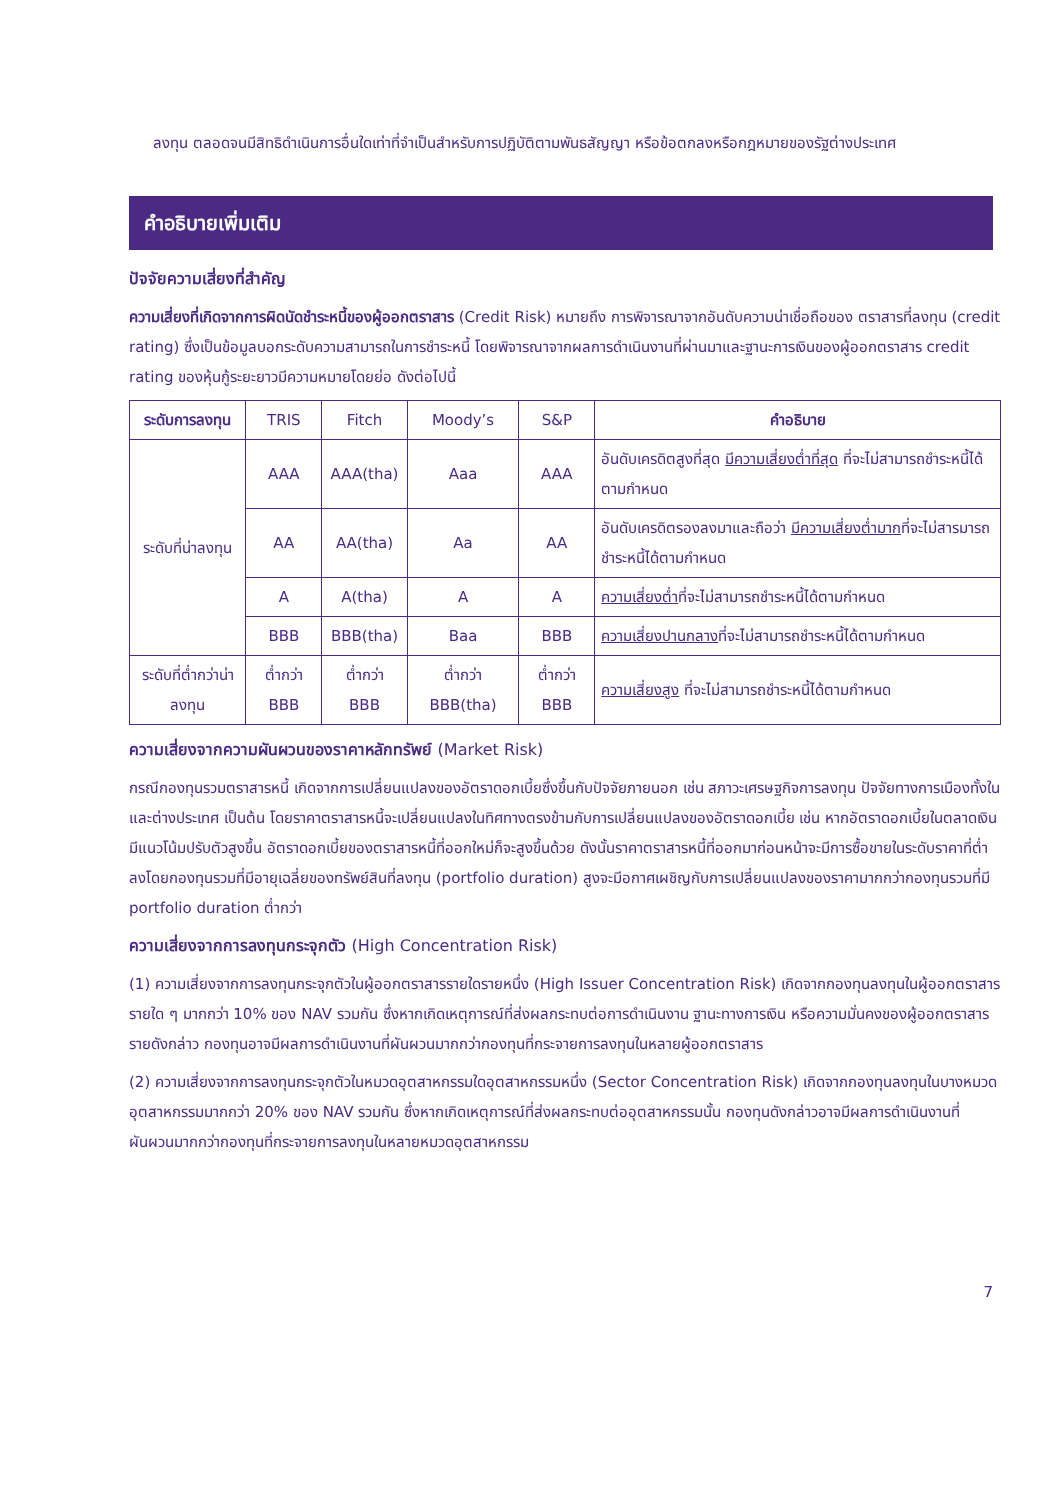ลงทุน ตลอดจนมีสิทธิดำเนินการอื่นใดเท่าที่จำเป็นสำหรับการปฏิบัติตามพันธสัญญา หรือข้อตกลงหรือกฎหมายของรัฐต่างประเทศ
คำอธิบายเพิ่มเติม
ปัจจัยความเสี่ยงที่สำคัญ
ความเสี่ยงที่เกิดจากการผิดนัดชำระหนี้ของผู้ออกตราสาร (Credit Risk) หมายถึง การพิจารณาจากอันดับความน่าเชื่อถือของ ตราสารที่ลงทุน (credit rating) ซึ่งเป็นข้อมูลบอกระดับความสามารถในการชำระหนี้ โดยพิจารณาจากผลการดำเนินงานที่ผ่านมาและฐานะการเงินของผู้ออกตราสาร credit rating ของหุ้นกู้ระยะยาวมีความหมายโดยย่อ ดังต่อไปนี้
| ระดับการลงทุน | TRIS | Fitch | Moody’s | S&P | คำอธิบาย |
| --- | --- | --- | --- | --- | --- |
| ระดับที่น่าลงทุน | AAA | AAA(tha) | Aaa | AAA | อันดับเครดิตสูงที่สุด มีความเสี่ยงต่ำที่สุด ที่จะไม่สามารถชำระหนี้ได้ตามกำหนด |
| | AA | AA(tha) | Aa | AA | อันดับเครดิตรองลงมาและถือว่า มีความเสี่ยงต่ำมาก ที่จะไม่สารมารถชำระหนี้ได้ตามกำหนด |
| | A | A(tha) | A | A | ความเสี่ยงต่ำ ที่จะไม่สามารถชำระหนี้ได้ตามกำหนด |
| | BBB | BBB(tha) | Baa | BBB | ความเสี่ยงปานกลาง ที่จะไม่สามารถชำระหนี้ได้ตามกำหนด |
| ระดับที่ต่ำกว่าน่าลงทุน | ต่ำกว่า BBB | ต่ำกว่า BBB | ต่ำกว่า BBB(tha) | ต่ำกว่า BBB | ความเสี่ยงสูง ที่จะไม่สามารถชำระหนี้ได้ตามกำหนด |
ความเสี่ยงจากความผันผวนของราคาหลักทรัพย์ (Market Risk)
กรณีกองทุนรวมตราสารหนี้ เกิดจากการเปลี่ยนแปลงของอัตราดอกเบี้ยซึ่งขึ้นกับปัจจัยภายนอก เช่น สภาวะเศรษฐกิจการลงทุน ปัจจัยทางการเมืองทั้งในและต่างประเทศ เป็นต้น โดยราคาตราสารหนี้จะเปลี่ยนแปลงในทิศทางตรงข้ามกับการเปลี่ยนแปลงของอัตราดอกเบี้ย เช่น หากอัตราดอกเบี้ยในตลาดเงินมีแนวโน้มปรับตัวสูงขึ้น อัตราดอกเบี้ยของตราสารหนี้ที่ออกใหม่ก็จะสูงขึ้นด้วย ดังนั้นราคาตราสารหนี้ที่ออกมาก่อนหน้าจะมีการซื้อขายในระดับราคาที่ต่ำลงโดยกองทุนรวมที่มีอายุเฉลี่ยของทรัพย์สินที่ลงทุน (portfolio duration) สูงจะมีอกาศเผชิญกับการเปลี่ยนแปลงของราคามากกว่ากองทุนรวมที่มี portfolio duration ต่ำกว่า
ความเสี่ยงจากการลงทุนกระจุกตัว (High Concentration Risk)
(1) ความเสี่ยงจากการลงทุนกระจุกตัวในผู้ออกตราสารรายใดรายหนึ่ง (High Issuer Concentration Risk) เกิดจากกองทุนลงทุนในผู้ออกตราสารรายใด ๆ มากกว่า 10% ของ NAV รวมกัน ซึ่งหากเกิดเหตุการณ์ที่ส่งผลกระทบต่อการดำเนินงาน ฐานะทางการเงิน หรือความมั่นคงของผู้ออกตราสารรายดังกล่าว กองทุนอาจมีผลการดำเนินงานที่ผันผวนมากกว่ากองทุนที่กระจายการลงทุนในหลายผู้ออกตราสาร
(2) ความเสี่ยงจากการลงทุนกระจุกตัวในหมวดอุตสาหกรรมใดอุตสาหกรรมหนึ่ง (Sector Concentration Risk) เกิดจากกองทุนลงทุนในบางหมวดอุตสาหกรรมมากกว่า 20% ของ NAV รวมกัน ซึ่งหากเกิดเหตุการณ์ที่ส่งผลกระทบต่ออุตสาหกรรมนั้น กองทุนดังกล่าวอาจมีผลการดำเนินงานที่ผันผวนมากกว่ากองทุนที่กระจายการลงทุนในหลายหมวดอุตสาหกรรม
7